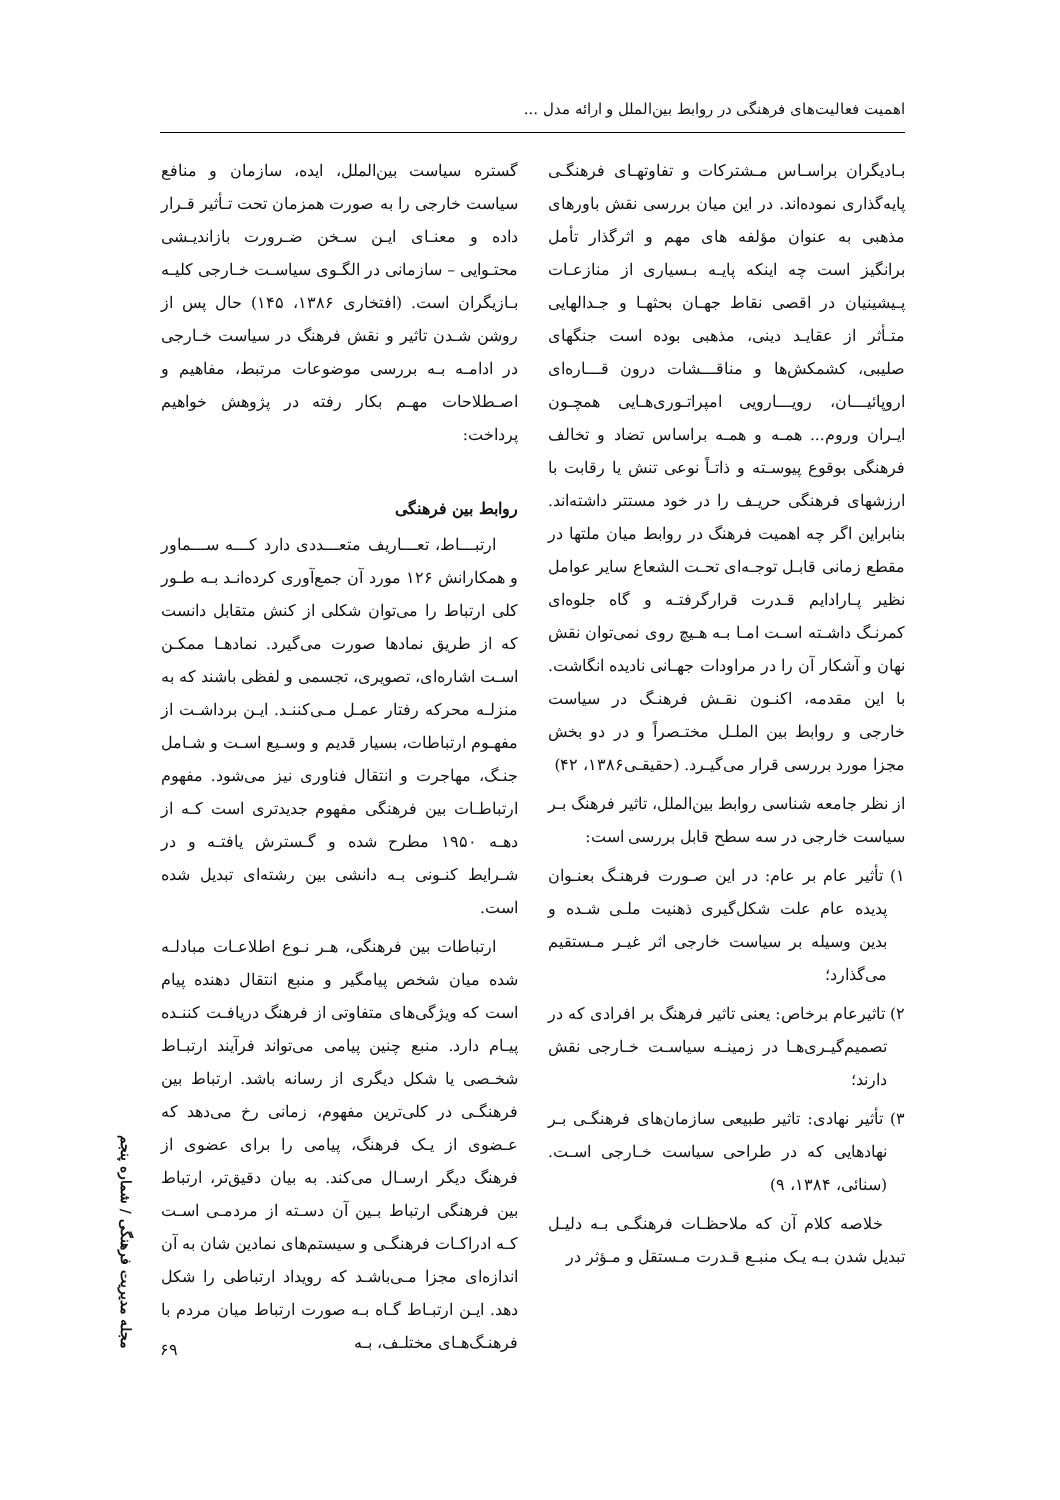اهمیت فعالیت‌های فرهنگی در روابط بین‌الملل و ارائه مدل ...
بـادیگران براسـاس مـشترکات و تفاوتهـای فرهنگـی پایه‌گذاری نموده‌اند. در این میان بررسی نقش باورهای مذهبی به عنوان مؤلفه های مهم و اثرگذار تأمل برانگیز است چه اینکه پایـه بـسیاری از منازعـات پـیشینیان در اقصی نقاط جهـان بحثهـا و جـدالهایی متـأثر از عقایـد دینی، مذهبی بوده است جنگهای صلیبی، کشمکش‌ها و مناقـــشات درون قـــاره‌ای اروپائیـــان، رویـــارویی امپراتـوری‌هـایی همچـون ایـران وروم... همـه و همـه براساس تضاد و تخالف فرهنگی بوقوع پیوسـته و ذاتـاً نوعی تنش یا رقابت با ارزشهای فرهنگی حریـف را در خود مستتر داشته‌اند. بنابراین اگر چه اهمیت فرهنگ در روابط میان ملتها در مقطع زمانی قابـل توجـه‌ای تحـت الشعاع سایر عوامل نظیر پـارادایم قـدرت قرارگرفتـه و گاه جلوه‌ای کمرنـگ داشـته اسـت امـا بـه هـیچ روی نمی‌توان نقش نهان و آشکار آن را در مراودات جهـانی نادیده انگاشت. با این مقدمه، اکنـون نقـش فرهنـگ در سیاست خارجی و روابط بین الملـل مختـصراً و در دو بخش مجزا مورد بررسی قرار می‌گیـرد. (حقیقـی۱۳۸۶، ۴۲)
از نظر جامعه شناسی روابط بین‌الملل، تاثیر فرهنگ بـر سیاست خارجی در سه سطح قابل بررسی است:
۱) تأثیر عام بر عام: در این صـورت فرهنـگ بعنـوان پدیده عام علت شکل‌گیری ذهنیت ملـی شـده و بدین وسیله بر سیاست خارجی اثر غیـر مـستقیم می‌گذارد؛
۲) تاثیرعام برخاص: یعنی تاثیر فرهنگ بر افرادی که در تصمیم‌گیـری‌هـا در زمینـه سیاسـت خـارجی نقش دارند؛
۳) تأثیر نهادی: تاثیر طبیعی سازمان‌های فرهنگـی بـر نهادهایی که در طراحی سیاست خـارجی اسـت. (سنائی، ۱۳۸۴، ۹)
خلاصه کلام آن که ملاحظـات فرهنگـی بـه دلیـل تبدیل شدن بـه یـک منبـع قـدرت مـستقل و مـؤثر در
گستره سیاست بین‌الملل، ایده، سازمان و منافع سیاست خارجی را به صورت همزمان تحت تـأثیر قـرار داده و معنـای ایـن سـخن ضـرورت بازاندیـشی محتـوایی – سازمانی در الگـوی سیاسـت خـارجی کلیـه بـازیگران است. (افتخاری ۱۳۸۶، ۱۴۵) حال پس از روشن شـدن تاثیر و نقش فرهنگ در سیاست خـارجی در ادامـه بـه بررسی موضوعات مرتبط، مفاهیم و اصـطلاحات مهـم بکار رفته در پژوهش خواهیم پرداخت:
روابط بین فرهنگی
ارتبـــاط، تعـــاریف متعـــددی دارد کـــه ســـماور و همکارانش ۱۲۶ مورد آن جمع‌آوری کرده‌انـد بـه طـور کلی ارتباط را می‌توان شکلی از کنش متقابل دانست که از طریق نمادها صورت می‌گیرد. نمادهـا ممکـن اسـت اشاره‌ای، تصویری، تجسمی و لفظی باشند که به منزلـه محرکه رفتار عمـل مـی‌کننـد. ایـن برداشـت از مفهـوم ارتباطات، بسیار قدیم و وسـیع اسـت و شـامل جنـگ، مهاجرت و انتقال فناوری نیز می‌شود. مفهوم ارتباطـات بین فرهنگی مفهوم جدیدتری است کـه از دهـه ۱۹۵۰ مطرح شده و گـسترش یافتـه و در شـرایط کنـونی بـه دانشی بین رشته‌ای تبدیل شده است.
ارتباطات بین فرهنگی، هـر نـوع اطلاعـات مبادلـه شده میان شخص پیامگیر و منبع انتقال دهنده پیام است که ویژگی‌های متفاوتی از فرهنگ دریافـت کننـده پیـام دارد. منبع چنین پیامی می‌تواند فرآیند ارتبـاط شخـصی یا شکل دیگری از رسانه باشد. ارتباط بین فرهنگـی در کلی‌ترین مفهوم، زمانی رخ می‌دهد که عـضوی از یـک فرهنگ، پیامی را برای عضوی از فرهنگ دیگر ارسـال می‌کند. به بیان دقیق‌تر، ارتباط بین فرهنگی ارتباط بـین آن دسـته از مردمـی اسـت کـه ادراکـات فرهنگـی و سیستم‌های نمادین شان به آن اندازه‌ای مجزا مـی‌باشـد که رویداد ارتباطی را شکل دهد. ایـن ارتبـاط گـاه بـه صورت ارتباط میان مردم با فرهنـگ‌هـای مختلـف، بـه
مجله مدیریت فرهنگی / شماره پنجم
۶۹